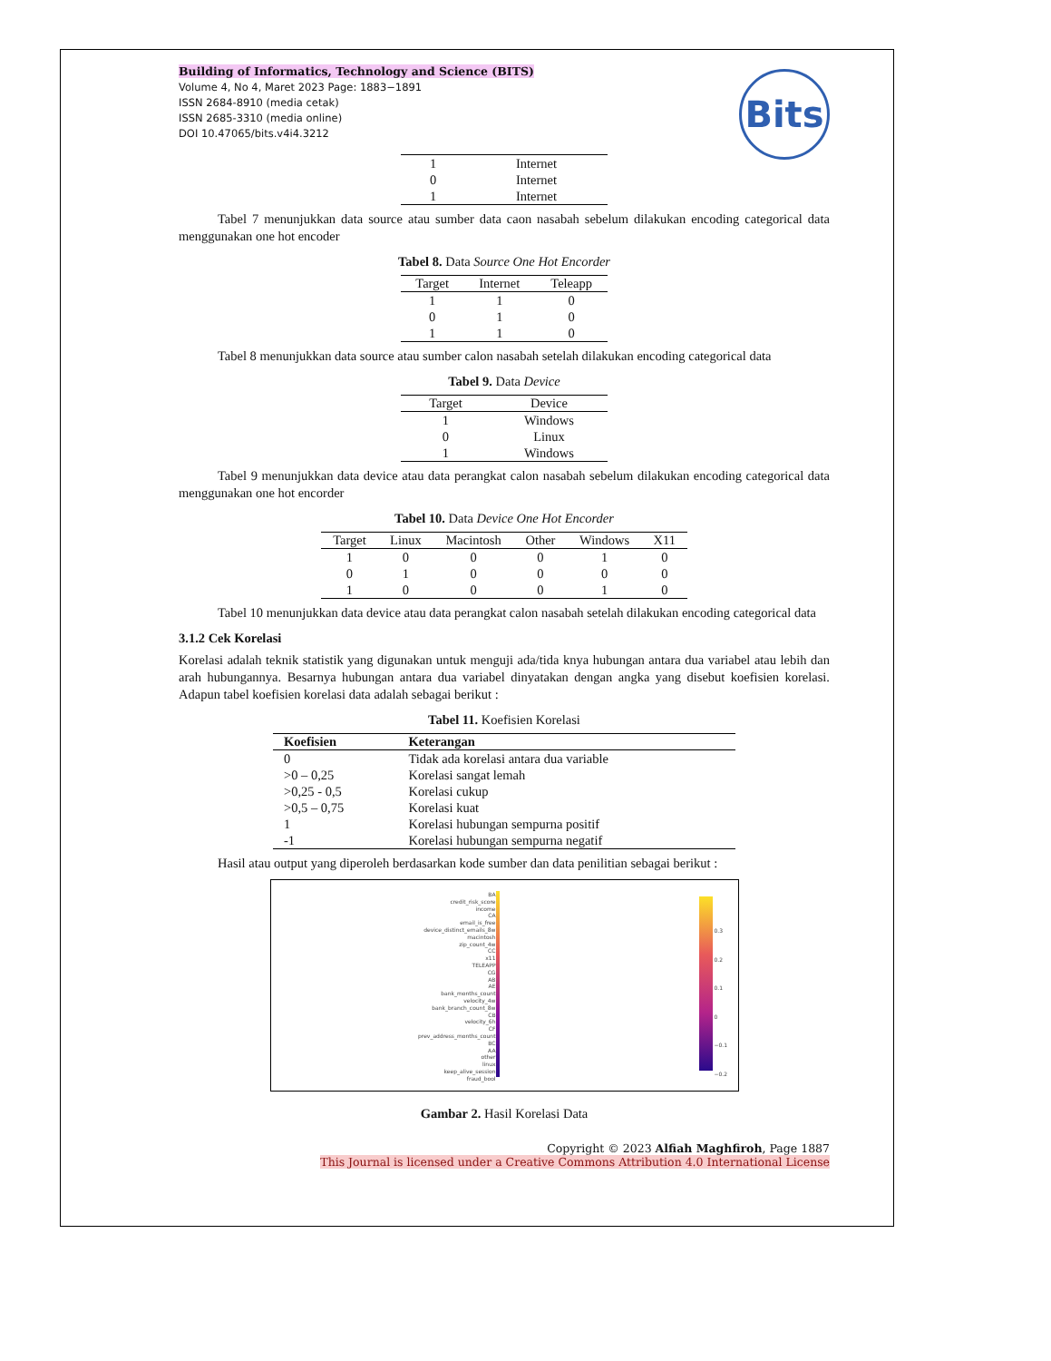Building of Informatics, Technology and Science (BITS)
Volume 4, No 4, Maret 2023 Page: 1883−1891
ISSN 2684-8910 (media cetak)
ISSN 2685-3310 (media online)
DOI 10.47065/bits.v4i4.3212
Bits
| 1 | Internet |
| 0 | Internet |
| 1 | Internet |
Tabel 7 menunjukkan data source atau sumber data caon nasabah sebelum dilakukan encoding categorical data menggunakan one hot encoder
Tabel 8. Data Source One Hot Encorder
| Target | Internet | Teleapp |
| --- | --- | --- |
| 1 | 1 | 0 |
| 0 | 1 | 0 |
| 1 | 1 | 0 |
Tabel 8 menunjukkan data source atau sumber calon nasabah setelah dilakukan encoding categorical data
Tabel 9. Data Device
| Target | Device |
| --- | --- |
| 1 | Windows |
| 0 | Linux |
| 1 | Windows |
Tabel 9 menunjukkan data device atau data perangkat calon nasabah sebelum dilakukan encoding categorical data menggunakan one hot encorder
Tabel 10. Data Device One Hot Encorder
| Target | Linux | Macintosh | Other | Windows | X11 |
| --- | --- | --- | --- | --- | --- |
| 1 | 0 | 0 | 0 | 1 | 0 |
| 0 | 1 | 0 | 0 | 0 | 0 |
| 1 | 0 | 0 | 0 | 1 | 0 |
Tabel 10 menunjukkan data device atau data perangkat calon nasabah setelah dilakukan encoding categorical data
3.1.2 Cek Korelasi
Korelasi adalah teknik statistik yang digunakan untuk menguji ada/tida knya hubungan antara dua variabel atau lebih dan arah hubungannya. Besarnya hubungan antara dua variabel dinyatakan dengan angka yang disebut koefisien korelasi. Adapun tabel koefisien korelasi data adalah sebagai berikut :
Tabel 11. Koefisien Korelasi
| Koefisien | Keterangan |
| --- | --- |
| 0 | Tidak ada korelasi antara dua variable |
| >0 – 0,25 | Korelasi sangat lemah |
| >0,25 - 0,5 | Korelasi cukup |
| >0,5 – 0,75 | Korelasi kuat |
| 1 | Korelasi hubungan sempurna positif |
| -1 | Korelasi hubungan sempurna negatif |
Hasil atau output yang diperoleh berdasarkan kode sumber dan data penilitian sebagai berikut :
BA
credit_risk_score
income
CA
email_is_free
device_distinct_emails_8w
macintosh
zip_count_4w
CC
x11
TELEAPP
CG
AB
AE
bank_months_count
velocity_4w
bank_branch_count_8w
CB
velocity_6h
CF
prev_address_months_count
BC
AA
other
linux
keep_alive_session
fraud_bool
0.3
0.2
0.1
0
−0.1
−0.2
Gambar 2. Hasil Korelasi Data
Copyright © 2023 Alfiah Maghfiroh, Page 1887
This Journal is licensed under a Creative Commons Attribution 4.0 International License